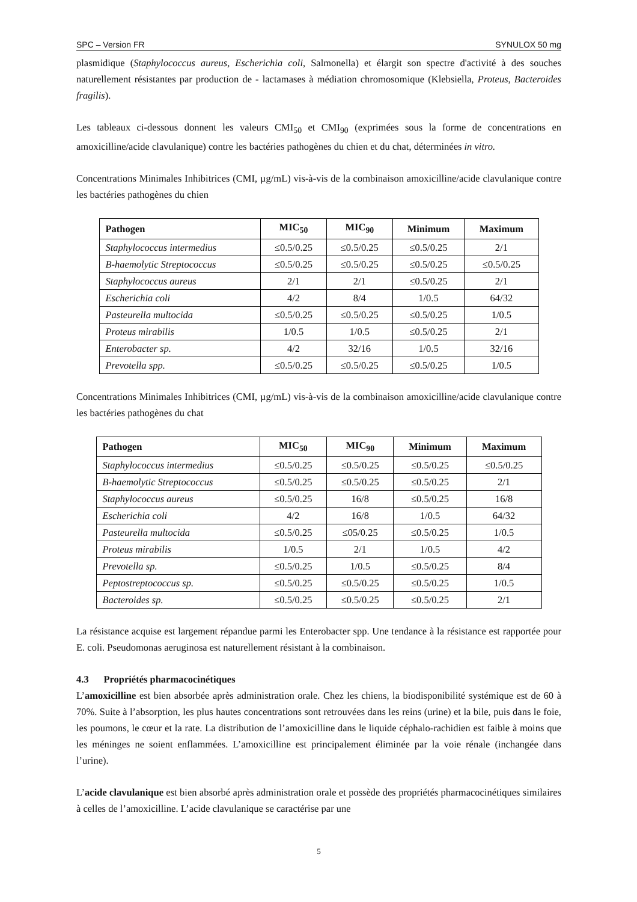SPC – Version FR SYNULOX 50 mg
plasmidique (Staphylococcus aureus, Escherichia coli, Salmonella) et élargit son spectre d'activité à des souches naturellement résistantes par production de - lactamases à médiation chromosomique (Klebsiella, Proteus, Bacteroides fragilis).
Les tableaux ci-dessous donnent les valeurs CMI<sub>50</sub> et CMI<sub>90</sub> (exprimées sous la forme de concentrations en amoxicilline/acide clavulanique) contre les bactéries pathogènes du chien et du chat, déterminées in vitro.
Concentrations Minimales Inhibitrices (CMI, µg/mL) vis-à-vis de la combinaison amoxicilline/acide clavulanique contre les bactéries pathogènes du chien
| Pathogen | MIC<sub>50</sub> | MIC<sub>90</sub> | Minimum | Maximum |
| --- | --- | --- | --- | --- |
| Staphylococcus intermedius | ≤0.5/0.25 | ≤0.5/0.25 | ≤0.5/0.25 | 2/1 |
| B-haemolytic Streptococcus | ≤0.5/0.25 | ≤0.5/0.25 | ≤0.5/0.25 | ≤0.5/0.25 |
| Staphylococcus aureus | 2/1 | 2/1 | ≤0.5/0.25 | 2/1 |
| Escherichia coli | 4/2 | 8/4 | 1/0.5 | 64/32 |
| Pasteurella multocida | ≤0.5/0.25 | ≤0.5/0.25 | ≤0.5/0.25 | 1/0.5 |
| Proteus mirabilis | 1/0.5 | 1/0.5 | ≤0.5/0.25 | 2/1 |
| Enterobacter sp. | 4/2 | 32/16 | 1/0.5 | 32/16 |
| Prevotella spp. | ≤0.5/0.25 | ≤0.5/0.25 | ≤0.5/0.25 | 1/0.5 |
Concentrations Minimales Inhibitrices (CMI, µg/mL) vis-à-vis de la combinaison amoxicilline/acide clavulanique contre les bactéries pathogènes du chat
| Pathogen | MIC<sub>50</sub> | MIC<sub>90</sub> | Minimum | Maximum |
| --- | --- | --- | --- | --- |
| Staphylococcus intermedius | ≤0.5/0.25 | ≤0.5/0.25 | ≤0.5/0.25 | ≤0.5/0.25 |
| B-haemolytic Streptococcus | ≤0.5/0.25 | ≤0.5/0.25 | ≤0.5/0.25 | 2/1 |
| Staphylococcus aureus | ≤0.5/0.25 | 16/8 | ≤0.5/0.25 | 16/8 |
| Escherichia coli | 4/2 | 16/8 | 1/0.5 | 64/32 |
| Pasteurella multocida | ≤0.5/0.25 | ≤05/0.25 | ≤0.5/0.25 | 1/0.5 |
| Proteus mirabilis | 1/0.5 | 2/1 | 1/0.5 | 4/2 |
| Prevotella sp. | ≤0.5/0.25 | 1/0.5 | ≤0.5/0.25 | 8/4 |
| Peptostreptococcus sp. | ≤0.5/0.25 | ≤0.5/0.25 | ≤0.5/0.25 | 1/0.5 |
| Bacteroides sp. | ≤0.5/0.25 | ≤0.5/0.25 | ≤0.5/0.25 | 2/1 |
La résistance acquise est largement répandue parmi les Enterobacter spp. Une tendance à la résistance est rapportée pour E. coli. Pseudomonas aeruginosa est naturellement résistant à la combinaison.
4.3 Propriétés pharmacocinétiques
L’amoxicilline est bien absorbée après administration orale. Chez les chiens, la biodisponibilité systémique est de 60 à 70%. Suite à l’absorption, les plus hautes concentrations sont retrouvées dans les reins (urine) et la bile, puis dans le foie, les poumons, le cœur et la rate. La distribution de l’amoxicilline dans le liquide céphalo-rachidien est faible à moins que les méninges ne soient enflammées. L’amoxicilline est principalement éliminée par la voie rénale (inchangée dans l’urine).
L’acide clavulanique est bien absorbé après administration orale et possède des propriétés pharmacocinétiques similaires à celles de l’amoxicilline. L’acide clavulanique se caractérise par une
5